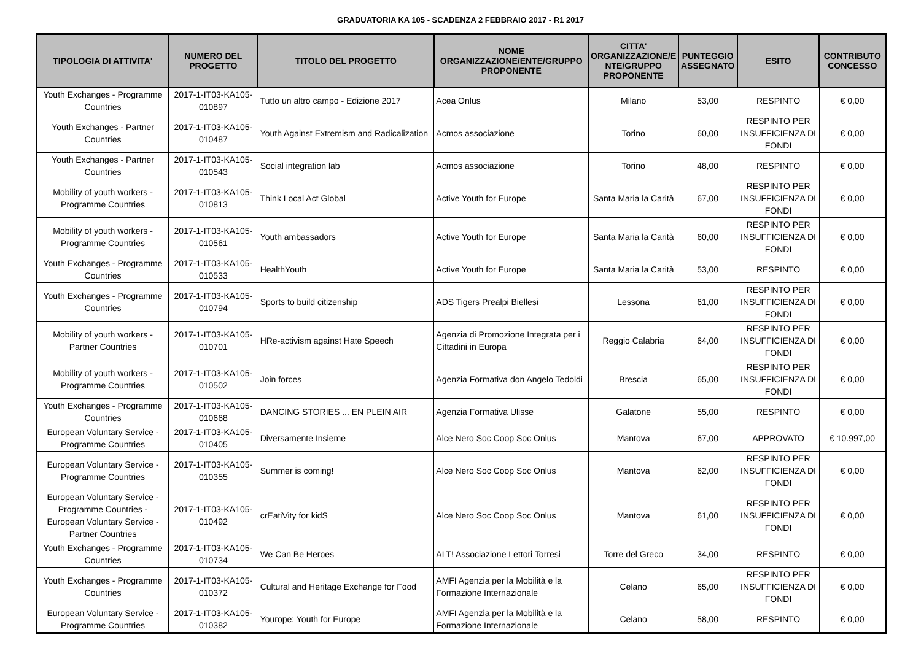GRADUATORIA KA 105 - SCADENZA 2 FEBBRAIO 2017 - R1 2017
| TIPOLOGIA DI ATTIVITA' | NUMERO DEL PROGETTO | TITOLO DEL PROGETTO | NOME ORGANIZZAZIONE/ENTE/GRUPPO PROPONENTE | CITTA' ORGANIZZAZIONE/E NTE/GRUPPO PROPONENTE | PUNTEGGIO ASSEGNATO | ESITO | CONTRIBUTO CONCESSO |
| --- | --- | --- | --- | --- | --- | --- | --- |
| Youth Exchanges - Programme Countries | 2017-1-IT03-KA105-010897 | Tutto un altro campo - Edizione 2017 | Acea Onlus | Milano | 53,00 | RESPINTO | € 0,00 |
| Youth Exchanges - Partner Countries | 2017-1-IT03-KA105-010487 | Youth Against Extremism and Radicalization | Acmos associazione | Torino | 60,00 | RESPINTO PER INSUFFICIENZA DI FONDI | € 0,00 |
| Youth Exchanges - Partner Countries | 2017-1-IT03-KA105-010543 | Social integration lab | Acmos associazione | Torino | 48,00 | RESPINTO | € 0,00 |
| Mobility of youth workers - Programme Countries | 2017-1-IT03-KA105-010813 | Think Local Act Global | Active Youth for Europe | Santa Maria la Carità | 67,00 | RESPINTO PER INSUFFICIENZA DI FONDI | € 0,00 |
| Mobility of youth workers - Programme Countries | 2017-1-IT03-KA105-010561 | Youth ambassadors | Active Youth for Europe | Santa Maria la Carità | 60,00 | RESPINTO PER INSUFFICIENZA DI FONDI | € 0,00 |
| Youth Exchanges - Programme Countries | 2017-1-IT03-KA105-010533 | HealthYouth | Active Youth for Europe | Santa Maria la Carità | 53,00 | RESPINTO | € 0,00 |
| Youth Exchanges - Programme Countries | 2017-1-IT03-KA105-010794 | Sports to build citizenship | ADS Tigers Prealpi Biellesi | Lessona | 61,00 | RESPINTO PER INSUFFICIENZA DI FONDI | € 0,00 |
| Mobility of youth workers - Partner Countries | 2017-1-IT03-KA105-010701 | HRe-activism against Hate Speech | Agenzia di Promozione Integrata per i Cittadini in Europa | Reggio Calabria | 64,00 | RESPINTO PER INSUFFICIENZA DI FONDI | € 0,00 |
| Mobility of youth workers - Programme Countries | 2017-1-IT03-KA105-010502 | Join forces | Agenzia Formativa don Angelo Tedoldi | Brescia | 65,00 | RESPINTO PER INSUFFICIENZA DI FONDI | € 0,00 |
| Youth Exchanges - Programme Countries | 2017-1-IT03-KA105-010668 | DANCING STORIES ... EN PLEIN AIR | Agenzia Formativa Ulisse | Galatone | 55,00 | RESPINTO | € 0,00 |
| European Voluntary Service - Programme Countries | 2017-1-IT03-KA105-010405 | Diversamente Insieme | Alce Nero Soc Coop Soc Onlus | Mantova | 67,00 | APPROVATO | € 10.997,00 |
| European Voluntary Service - Programme Countries | 2017-1-IT03-KA105-010355 | Summer is coming! | Alce Nero Soc Coop Soc Onlus | Mantova | 62,00 | RESPINTO PER INSUFFICIENZA DI FONDI | € 0,00 |
| European Voluntary Service - Programme Countries - European Voluntary Service - Partner Countries | 2017-1-IT03-KA105-010492 | crEatiVity for kidS | Alce Nero Soc Coop Soc Onlus | Mantova | 61,00 | RESPINTO PER INSUFFICIENZA DI FONDI | € 0,00 |
| Youth Exchanges - Programme Countries | 2017-1-IT03-KA105-010734 | We Can Be Heroes | ALT! Associazione Lettori Torresi | Torre del Greco | 34,00 | RESPINTO | € 0,00 |
| Youth Exchanges - Programme Countries | 2017-1-IT03-KA105-010372 | Cultural and Heritage Exchange for Food | AMFI Agenzia per la Mobilità e la Formazione Internazionale | Celano | 65,00 | RESPINTO PER INSUFFICIENZA DI FONDI | € 0,00 |
| European Voluntary Service - Programme Countries | 2017-1-IT03-KA105-010382 | Yourope: Youth for Europe | AMFI Agenzia per la Mobilità e la Formazione Internazionale | Celano | 58,00 | RESPINTO | € 0,00 |